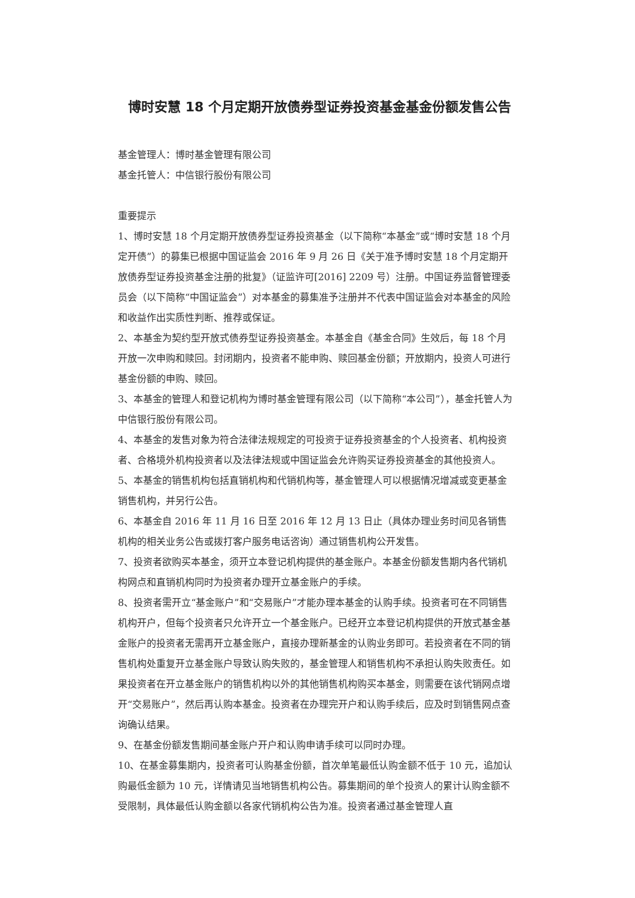博时安慧 18 个月定期开放债券型证券投资基金基金份额发售公告
基金管理人：博时基金管理有限公司
基金托管人：中信银行股份有限公司
重要提示
1、博时安慧 18 个月定期开放债券型证券投资基金（以下简称“本基金”或“博时安慧 18 个月定开债”）的募集已根据中国证监会 2016 年 9 月 26 日《关于准予博时安慧 18 个月定期开放债券型证券投资基金注册的批复》（证监许可[2016] 2209 号）注册。中国证券监督管理委员会（以下简称“中国证监会”）对本基金的募集准予注册并不代表中国证监会对本基金的风险和收益作出实质性判断、推荐或保证。
2、本基金为契约型开放式债券型证券投资基金。本基金自《基金合同》生效后，每 18 个月开放一次申购和赎回。封闭期内，投资者不能申购、赎回基金份额；开放期内，投资人可进行基金份额的申购、赎回。
3、本基金的管理人和登记机构为博时基金管理有限公司（以下简称“本公司”），基金托管人为中信银行股份有限公司。
4、本基金的发售对象为符合法律法规规定的可投资于证券投资基金的个人投资者、机构投资者、合格境外机构投资者以及法律法规或中国证监会允许购买证券投资基金的其他投资人。
5、本基金的销售机构包括直销机构和代销机构等，基金管理人可以根据情况增减或变更基金销售机构，并另行公告。
6、本基金自 2016 年 11 月 16 日至 2016 年 12 月 13 日止（具体办理业务时间见各销售机构的相关业务公告或拨打客户服务电话咨询）通过销售机构公开发售。
7、投资者欲购买本基金，须开立本登记机构提供的基金账户。本基金份额发售期内各代销机构网点和直销机构同时为投资者办理开立基金账户的手续。
8、投资者需开立“基金账户”和“交易账户”才能办理本基金的认购手续。投资者可在不同销售机构开户，但每个投资者只允许开立一个基金账户。已经开立本登记机构提供的开放式基金基金账户的投资者无需再开立基金账户，直接办理新基金的认购业务即可。若投资者在不同的销售机构处重复开立基金账户导致认购失败的，基金管理人和销售机构不承担认购失败责任。如果投资者在开立基金账户的销售机构以外的其他销售机构购买本基金，则需要在该代销网点增开“交易账户”，然后再认购本基金。投资者在办理完开户和认购手续后，应及时到销售网点查询确认结果。
9、在基金份额发售期间基金账户开户和认购申请手续可以同时办理。
10、在基金募集期内，投资者可认购基金份额，首次单笔最低认购金额不低于 10 元，追加认购最低金额为 10 元，详情请见当地销售机构公告。募集期间的单个投资人的累计认购金额不受限制，具体最低认购金额以各家代销机构公告为准。投资者通过基金管理人直